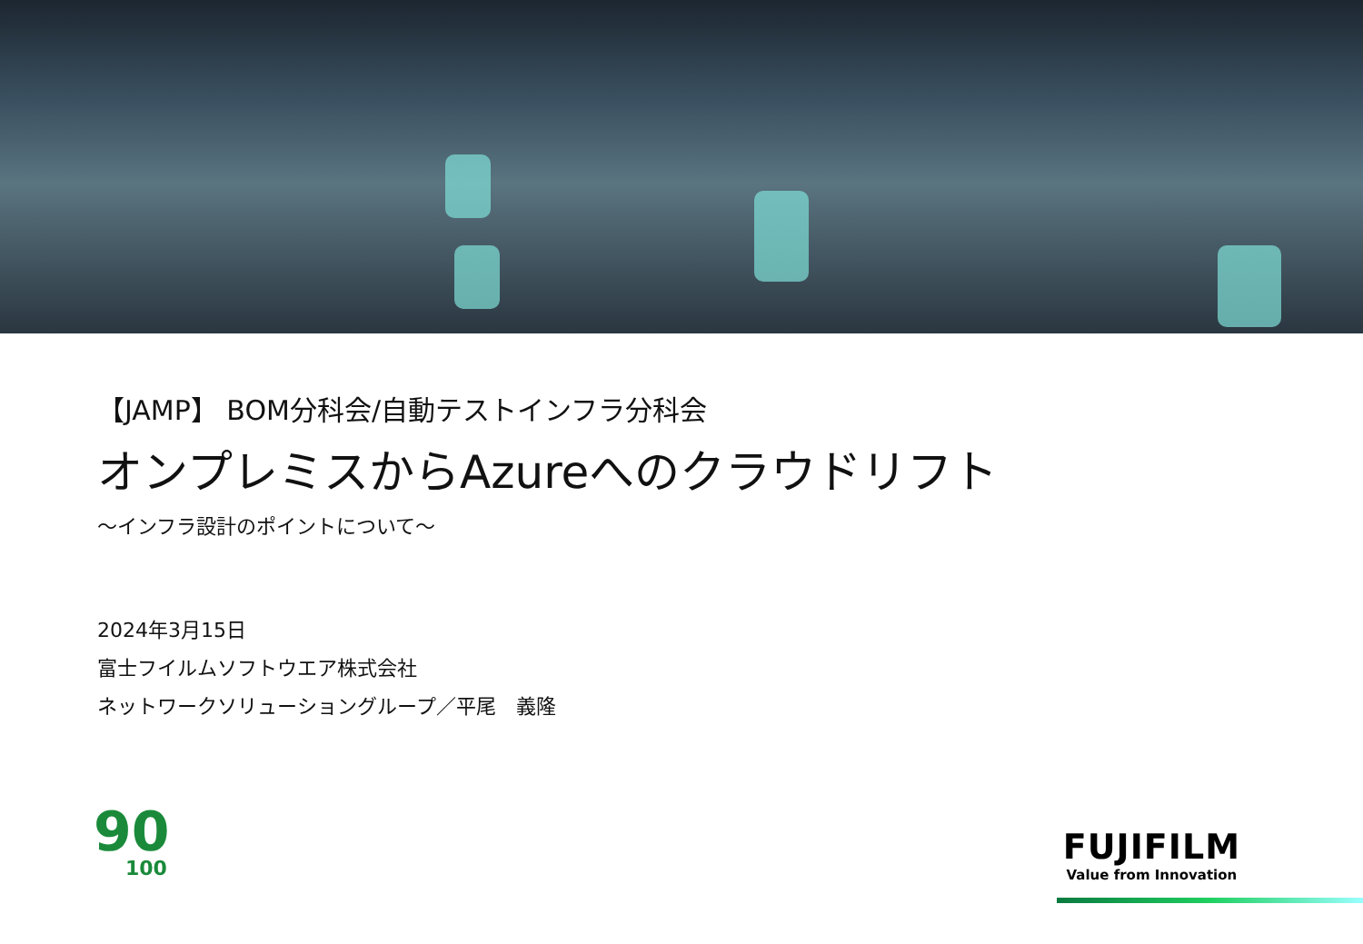【JAMP】 BOM分科会/自動テストインフラ分科会
オンプレミスからAzureへのクラウドリフト
～インフラ設計のポイントについて～
2024年3月15日
富士フイルムソフトウエア株式会社
ネットワークソリューショングループ／平尾　義隆
90
100
FUJIFILM
Value from Innovation